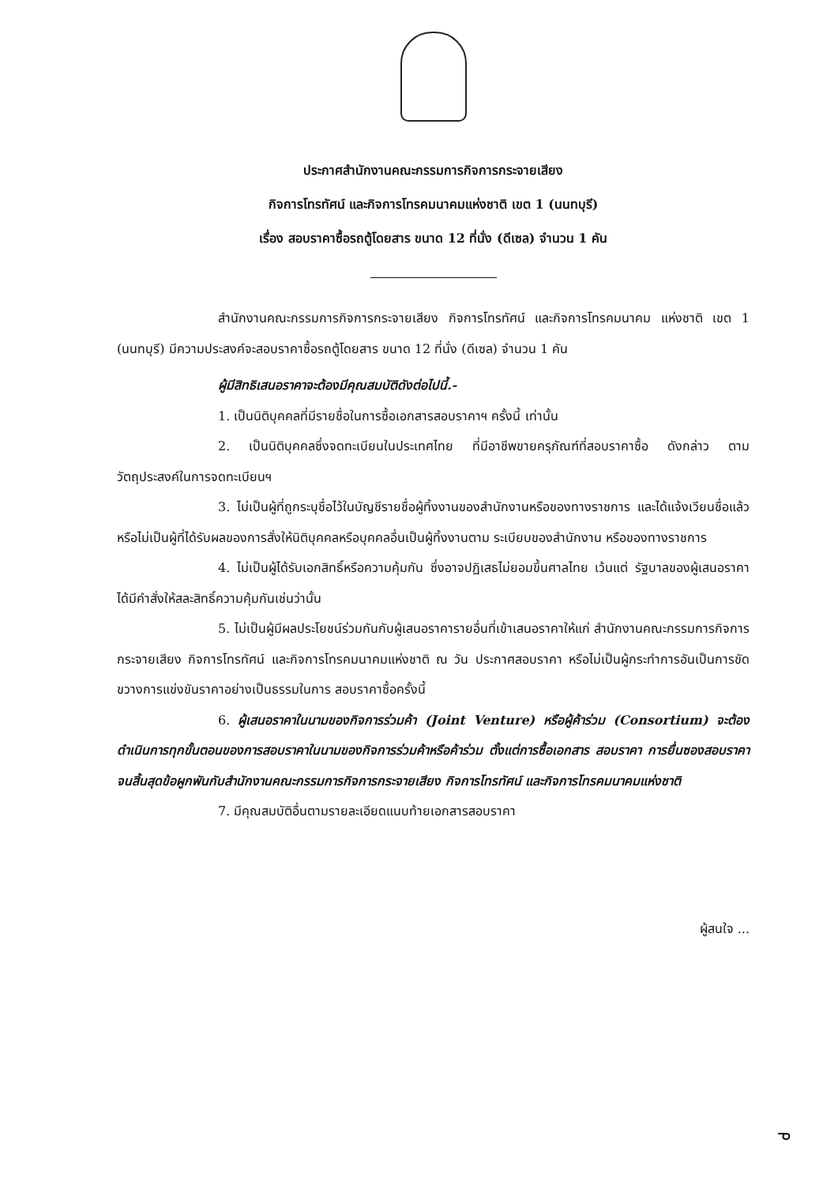ประกาศสำนักงานคณะกรรมการกิจการกระจายเสียง
กิจการโทรทัศน์ และกิจการโทรคมนาคมแห่งชาติ เขต 1 (นนทบุรี)
เรื่อง สอบราคาซื้อรถตู้โดยสาร ขนาด 12 ที่นั่ง (ดีเซล) จำนวน 1 คัน
สำนักงานคณะกรรมการกิจการกระจายเสียง กิจการโทรทัศน์ และกิจการโทรคมนาคม แห่งชาติ เขต 1 (นนทบุรี) มีความประสงค์จะสอบราคาซื้อรถตู้โดยสาร ขนาด 12 ที่นั่ง (ดีเซล) จำนวน 1 คัน
ผู้มีสิทธิเสนอราคาจะต้องมีคุณสมบัติดังต่อไปนี้.-
1. เป็นนิติบุคคลที่มีรายชื่อในการซื้อเอกสารสอบราคาฯ ครั้งนี้ เท่านั้น
2. เป็นนิติบุคคลซึ่งจดทะเบียนในประเทศไทย ที่มีอาชีพขายครุภัณฑ์ที่สอบราคาซื้อ ดังกล่าว ตามวัตถุประสงค์ในการจดทะเบียนฯ
3. ไม่เป็นผู้ที่ถูกระบุชื่อไว้ในบัญชีรายชื่อผู้ทิ้งงานของสำนักงานหรือของทางราชการ และได้แจ้งเวียนชื่อแล้ว หรือไม่เป็นผู้ที่ได้รับผลของการสั่งให้นิติบุคคลหรือบุคคลอื่นเป็นผู้ทิ้งงานตาม ระเบียบของสำนักงาน หรือของทางราชการ
4. ไม่เป็นผู้ได้รับเอกสิทธิ์หรือความคุ้มกัน ซึ่งอาจปฏิเสธไม่ยอมขึ้นศาลไทย เว้นแต่ รัฐบาลของผู้เสนอราคาได้มีคำสั่งให้สละสิทธิ์ความคุ้มกันเช่นว่านั้น
5. ไม่เป็นผู้มีผลประโยชน์ร่วมกันกับผู้เสนอราคารายอื่นที่เข้าเสนอราคาให้แก่ สำนักงานคณะกรรมการกิจการกระจายเสียง กิจการโทรทัศน์ และกิจการโทรคมนาคมแห่งชาติ ณ วัน ประกาศสอบราคา หรือไม่เป็นผู้กระทำการอันเป็นการขัดขวางการแข่งขันราคาอย่างเป็นธรรมในการ สอบราคาซื้อครั้งนี้
6. ผู้เสนอราคาในนามของกิจการร่วมค้า (Joint Venture) หรือผู้ค้าร่วม (Consortium) จะต้องดำเนินการทุกขั้นตอนของการสอบราคาในนามของกิจการร่วมค้าหรือค้าร่วม ตั้งแต่การซื้อเอกสาร สอบราคา การยื่นซองสอบราคา จนสิ้นสุดข้อผูกพันกับสำนักงานคณะกรรมการกิจการกระจายเสียง กิจการโทรทัศน์ และกิจการโทรคมนาคมแห่งชาติ
7. มีคุณสมบัติอื่นตามรายละเอียดแนบท้ายเอกสารสอบราคา
ผู้สนใจ ...
ᓀ